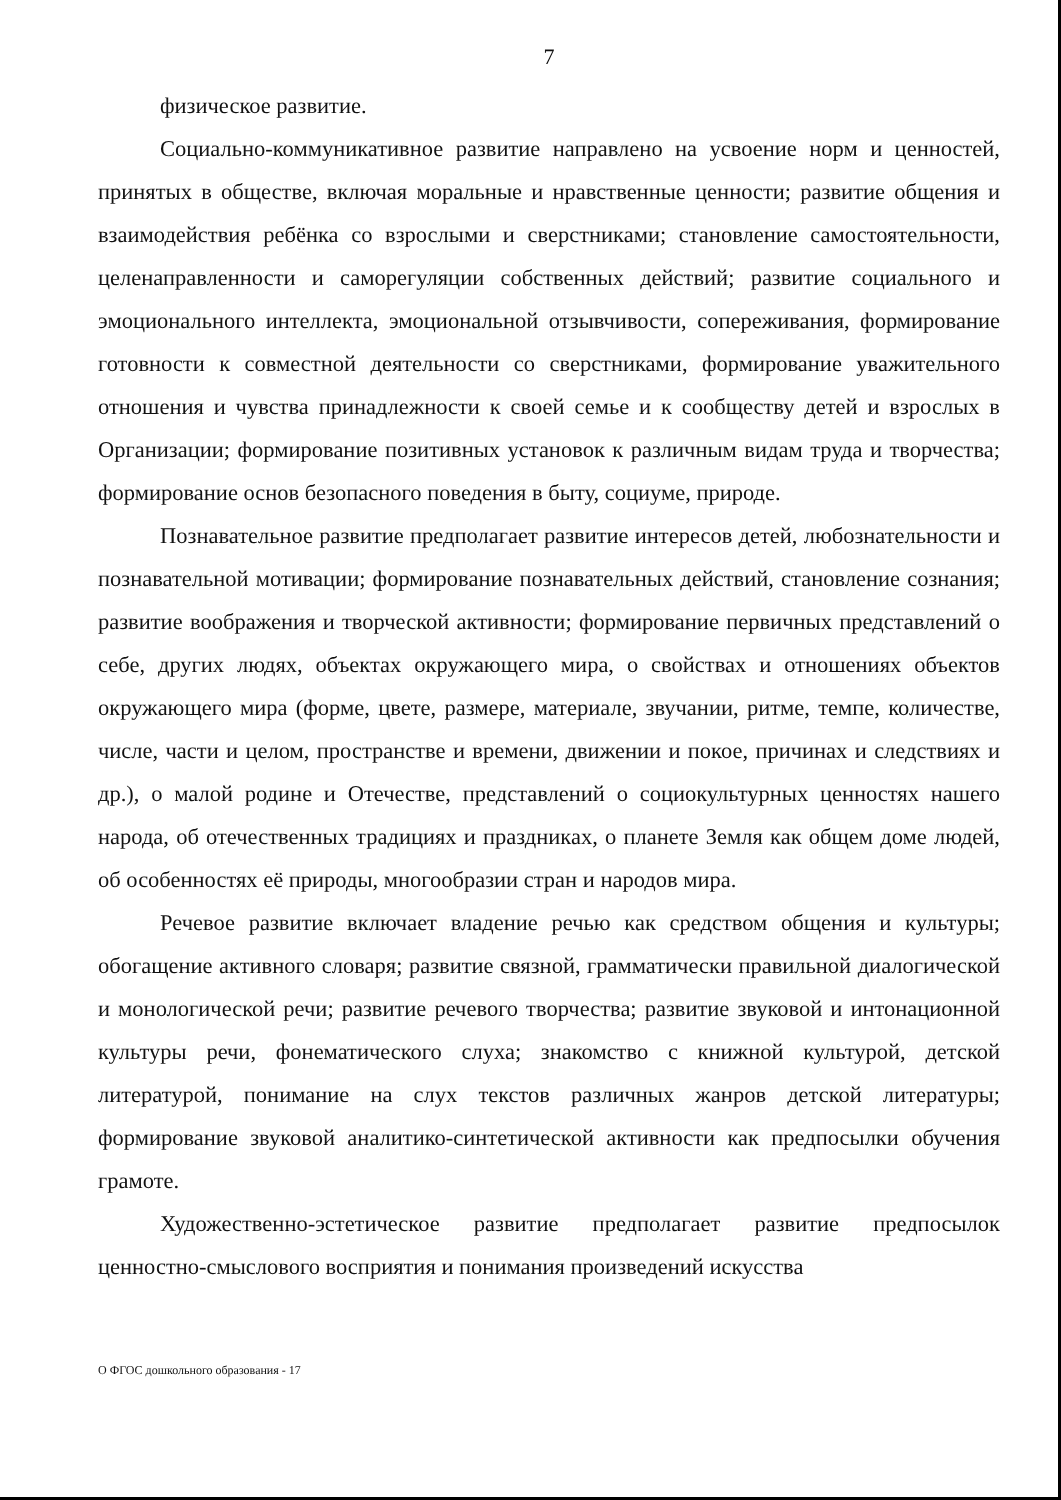7
физическое развитие.
Социально-коммуникативное развитие направлено на усвоение норм и ценностей, принятых в обществе, включая моральные и нравственные ценности; развитие общения и взаимодействия ребёнка со взрослыми и сверстниками; становление самостоятельности, целенаправленности и саморегуляции собственных действий; развитие социального и эмоционального интеллекта, эмоциональной отзывчивости, сопереживания, формирование готовности к совместной деятельности со сверстниками, формирование уважительного отношения и чувства принадлежности к своей семье и к сообществу детей и взрослых в Организации; формирование позитивных установок к различным видам труда и творчества; формирование основ безопасного поведения в быту, социуме, природе.
Познавательное развитие предполагает развитие интересов детей, любознательности и познавательной мотивации; формирование познавательных действий, становление сознания; развитие воображения и творческой активности; формирование первичных представлений о себе, других людях, объектах окружающего мира, о свойствах и отношениях объектов окружающего мира (форме, цвете, размере, материале, звучании, ритме, темпе, количестве, числе, части и целом, пространстве и времени, движении и покое, причинах и следствиях и др.), о малой родине и Отечестве, представлений о социокультурных ценностях нашего народа, об отечественных традициях и праздниках, о планете Земля как общем доме людей, об особенностях её природы, многообразии стран и народов мира.
Речевое развитие включает владение речью как средством общения и культуры; обогащение активного словаря; развитие связной, грамматически правильной диалогической и монологической речи; развитие речевого творчества; развитие звуковой и интонационной культуры речи, фонематического слуха; знакомство с книжной культурой, детской литературой, понимание на слух текстов различных жанров детской литературы; формирование звуковой аналитико-синтетической активности как предпосылки обучения грамоте.
Художественно-эстетическое развитие предполагает развитие предпосылок ценностно-смыслового восприятия и понимания произведений искусства
О ФГОС дошкольного образования - 17